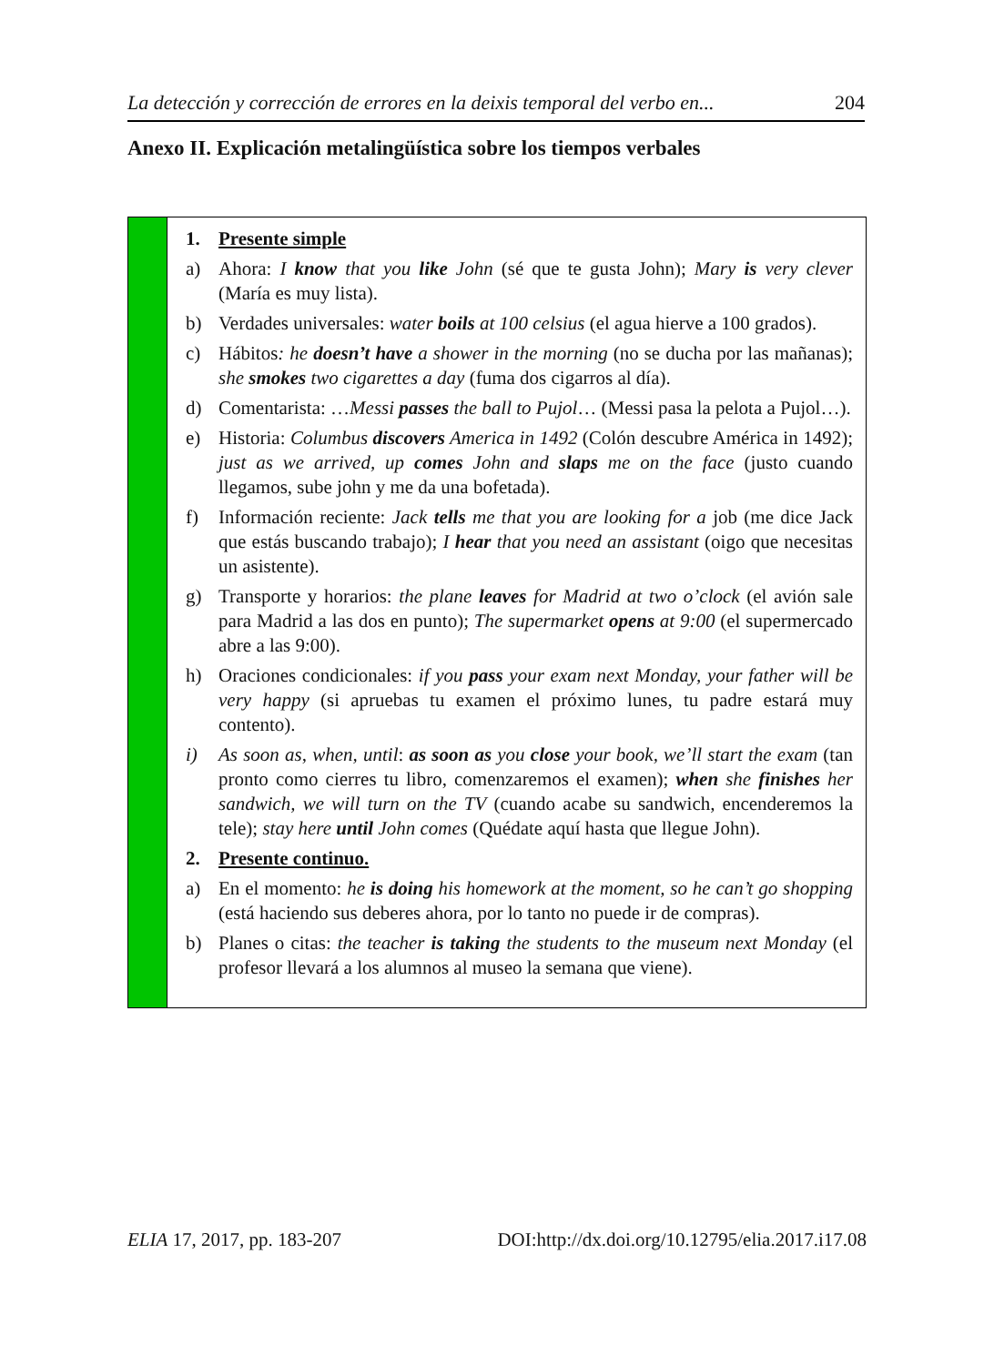La detección y corrección de errores en la deixis temporal del verbo en... 204
Anexo II. Explicación metalingüística sobre los tiempos verbales
| | 1. Presente simple a) Ahora: I know that you like John (sé que te gusta John); Mary is very clever (María es muy lista). b) Verdades universales: water boils at 100 celsius (el agua hierve a 100 grados). c) Hábitos : he doesn’t have a shower in the morning (no se ducha por las mañanas); she smokes two cigarettes a day (fuma dos cigarros al día). d) Comentarista: … Messi passes the ball to Pujol … (Messi pasa la pelota a Pujol…). e) Historia: Columbus discovers America in 1492 (Colón descubre América in 1492); just as we arrived, up comes John and slaps me on the face (justo cuando llegamos, sube john y me da una bofetada). f) Información reciente: Jack tells me that you are looking for a job (me dice Jack que estás buscando trabajo); I hear that you need an assistant (oigo que necesitas un asistente). g) Transporte y horarios: the plane leaves for Madrid at two o’clock (el avión sale para Madrid a las dos en punto); The supermarket opens at 9:00 (el supermercado abre a las 9:00). h) Oraciones condicionales: if you pass your exam next Monday, your father will be very happy (si apruebas tu examen el próximo lunes, tu padre estará muy contento). i) As soon as , when, until : as soon as you close your book, we’ll start the exam (tan pronto como cierres tu libro, comenzaremos el examen); when she finishes her sandwich, we will turn on the TV (cuando acabe su sandwich, encenderemos la tele); stay here until John comes (Quédate aquí hasta que llegue John). 2. Presente continuo. a) En el momento: he is doing his homework at the moment, so he can’t go shopping (está haciendo sus deberes ahora, por lo tanto no puede ir de compras). b) Planes o citas: the teacher is taking the students to the museum next Monday (el profesor llevará a los alumnos al museo la semana que viene). |
ELIA 17, 2017, pp. 183-207 DOI:http://dx.doi.org/10.12795/elia.2017.i17.08